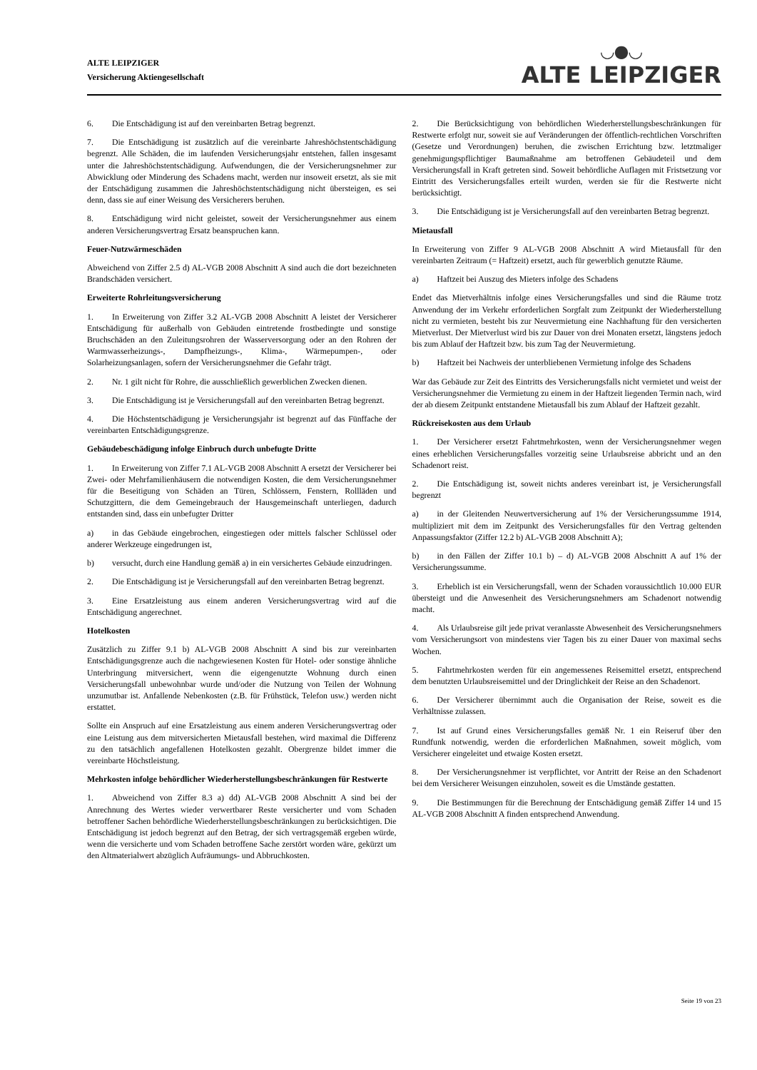ALTE LEIPZIGER
Versicherung Aktiengesellschaft
◡●◡
ALTE LEIPZIGER
6. Die Entschädigung ist auf den vereinbarten Betrag begrenzt.
7. Die Entschädigung ist zusätzlich auf die vereinbarte Jahreshöchstentschädigung begrenzt. Alle Schäden, die im laufenden Versicherungsjahr entstehen, fallen insgesamt unter die Jahreshöchstentschädigung. Aufwendungen, die der Versicherungsnehmer zur Abwicklung oder Minderung des Schadens macht, werden nur insoweit ersetzt, als sie mit der Entschädigung zusammen die Jahreshöchstentschädigung nicht übersteigen, es sei denn, dass sie auf einer Weisung des Versicherers beruhen.
8. Entschädigung wird nicht geleistet, soweit der Versicherungsnehmer aus einem anderen Versicherungsvertrag Ersatz beanspruchen kann.
Feuer-Nutzwärmeschäden
Abweichend von Ziffer 2.5 d) AL-VGB 2008 Abschnitt A sind auch die dort bezeichneten Brandschäden versichert.
Erweiterte Rohrleitungsversicherung
1. In Erweiterung von Ziffer 3.2 AL-VGB 2008 Abschnitt A leistet der Versicherer Entschädigung für außerhalb von Gebäuden eintretende frostbedingte und sonstige Bruchschäden an den Zuleitungsrohren der Wasserversorgung oder an den Rohren der Warmwasserheizungs-, Dampfheizungs-, Klima-, Wärmepumpen-, oder Solarheizungsanlagen, sofern der Versicherungsnehmer die Gefahr trägt.
2. Nr. 1 gilt nicht für Rohre, die ausschließlich gewerblichen Zwecken dienen.
3. Die Entschädigung ist je Versicherungsfall auf den vereinbarten Betrag begrenzt.
4. Die Höchstentschädigung je Versicherungsjahr ist begrenzt auf das Fünffache der vereinbarten Entschädigungsgrenze.
Gebäudebeschädigung infolge Einbruch durch unbefugte Dritte
1. In Erweiterung von Ziffer 7.1 AL-VGB 2008 Abschnitt A ersetzt der Versicherer bei Zwei- oder Mehrfamilienhäusern die notwendigen Kosten, die dem Versicherungsnehmer für die Beseitigung von Schäden an Türen, Schlössern, Fenstern, Rollläden und Schutzgittern, die dem Gemeingebrauch der Hausgemeinschaft unterliegen, dadurch entstanden sind, dass ein unbefugter Dritter
a) in das Gebäude eingebrochen, eingestiegen oder mittels falscher Schlüssel oder anderer Werkzeuge eingedrungen ist,
b) versucht, durch eine Handlung gemäß a) in ein versichertes Gebäude einzudringen.
2. Die Entschädigung ist je Versicherungsfall auf den vereinbarten Betrag begrenzt.
3. Eine Ersatzleistung aus einem anderen Versicherungsvertrag wird auf die Entschädigung angerechnet.
Hotelkosten
Zusätzlich zu Ziffer 9.1 b) AL-VGB 2008 Abschnitt A sind bis zur vereinbarten Entschädigungsgrenze auch die nachgewiesenen Kosten für Hotel- oder sonstige ähnliche Unterbringung mitversichert, wenn die eigengenutzte Wohnung durch einen Versicherungsfall unbewohnbar wurde und/oder die Nutzung von Teilen der Wohnung unzumutbar ist. Anfallende Nebenkosten (z.B. für Frühstück, Telefon usw.) werden nicht erstattet.
Sollte ein Anspruch auf eine Ersatzleistung aus einem anderen Versicherungsvertrag oder eine Leistung aus dem mitversicherten Mietausfall bestehen, wird maximal die Differenz zu den tatsächlich angefallenen Hotelkosten gezahlt. Obergrenze bildet immer die vereinbarte Höchstleistung.
Mehrkosten infolge behördlicher Wiederherstellungsbeschränkungen für Restwerte
1. Abweichend von Ziffer 8.3 a) dd) AL-VGB 2008 Abschnitt A sind bei der Anrechnung des Wertes wieder verwertbarer Reste versicherter und vom Schaden betroffener Sachen behördliche Wiederherstellungsbeschränkungen zu berücksichtigen. Die Entschädigung ist jedoch begrenzt auf den Betrag, der sich vertragsgemäß ergeben würde, wenn die versicherte und vom Schaden betroffene Sache zerstört worden wäre, gekürzt um den Altmaterialwert abzüglich Aufräumungs- und Abbruchkosten.
2. Die Berücksichtigung von behördlichen Wiederherstellungsbeschränkungen für Restwerte erfolgt nur, soweit sie auf Veränderungen der öffentlich-rechtlichen Vorschriften (Gesetze und Verordnungen) beruhen, die zwischen Errichtung bzw. letztmaliger genehmigungspflichtiger Baumaßnahme am betroffenen Gebäudeteil und dem Versicherungsfall in Kraft getreten sind. Soweit behördliche Auflagen mit Fristsetzung vor Eintritt des Versicherungsfalles erteilt wurden, werden sie für die Restwerte nicht berücksichtigt.
3. Die Entschädigung ist je Versicherungsfall auf den vereinbarten Betrag begrenzt.
Mietausfall
In Erweiterung von Ziffer 9 AL-VGB 2008 Abschnitt A wird Mietausfall für den vereinbarten Zeitraum (= Haftzeit) ersetzt, auch für gewerblich genutzte Räume.
a) Haftzeit bei Auszug des Mieters infolge des Schadens
Endet das Mietverhältnis infolge eines Versicherungsfalles und sind die Räume trotz Anwendung der im Verkehr erforderlichen Sorgfalt zum Zeitpunkt der Wiederherstellung nicht zu vermieten, besteht bis zur Neuvermietung eine Nachhaftung für den versicherten Mietverlust. Der Mietverlust wird bis zur Dauer von drei Monaten ersetzt, längstens jedoch bis zum Ablauf der Haftzeit bzw. bis zum Tag der Neuvermietung.
b) Haftzeit bei Nachweis der unterbliebenen Vermietung infolge des Schadens
War das Gebäude zur Zeit des Eintritts des Versicherungsfalls nicht vermietet und weist der Versicherungsnehmer die Vermietung zu einem in der Haftzeit liegenden Termin nach, wird der ab diesem Zeitpunkt entstandene Mietausfall bis zum Ablauf der Haftzeit gezahlt.
Rückreisekosten aus dem Urlaub
1. Der Versicherer ersetzt Fahrtmehrkosten, wenn der Versicherungsnehmer wegen eines erheblichen Versicherungsfalles vorzeitig seine Urlaubsreise abbricht und an den Schadenort reist.
2. Die Entschädigung ist, soweit nichts anderes vereinbart ist, je Versicherungsfall begrenzt
a) in der Gleitenden Neuwertversicherung auf 1% der Versicherungssumme 1914, multipliziert mit dem im Zeitpunkt des Versicherungsfalles für den Vertrag geltenden Anpassungsfaktor (Ziffer 12.2 b) AL-VGB 2008 Abschnitt A);
b) in den Fällen der Ziffer 10.1 b) – d) AL-VGB 2008 Abschnitt A auf 1% der Versicherungssumme.
3. Erheblich ist ein Versicherungsfall, wenn der Schaden voraussichtlich 10.000 EUR übersteigt und die Anwesenheit des Versicherungsnehmers am Schadenort notwendig macht.
4. Als Urlaubsreise gilt jede privat veranlasste Abwesenheit des Versicherungsnehmers vom Versicherungsort von mindestens vier Tagen bis zu einer Dauer von maximal sechs Wochen.
5. Fahrtmehrkosten werden für ein angemessenes Reisemittel ersetzt, entsprechend dem benutzten Urlaubsreisemittel und der Dringlichkeit der Reise an den Schadenort.
6. Der Versicherer übernimmt auch die Organisation der Reise, soweit es die Verhältnisse zulassen.
7. Ist auf Grund eines Versicherungsfalles gemäß Nr. 1 ein Reiseruf über den Rundfunk notwendig, werden die erforderlichen Maßnahmen, soweit möglich, vom Versicherer eingeleitet und etwaige Kosten ersetzt.
8. Der Versicherungsnehmer ist verpflichtet, vor Antritt der Reise an den Schadenort bei dem Versicherer Weisungen einzuholen, soweit es die Umstände gestatten.
9. Die Bestimmungen für die Berechnung der Entschädigung gemäß Ziffer 14 und 15 AL-VGB 2008 Abschnitt A finden entsprechend Anwendung.
Seite 19 von 23